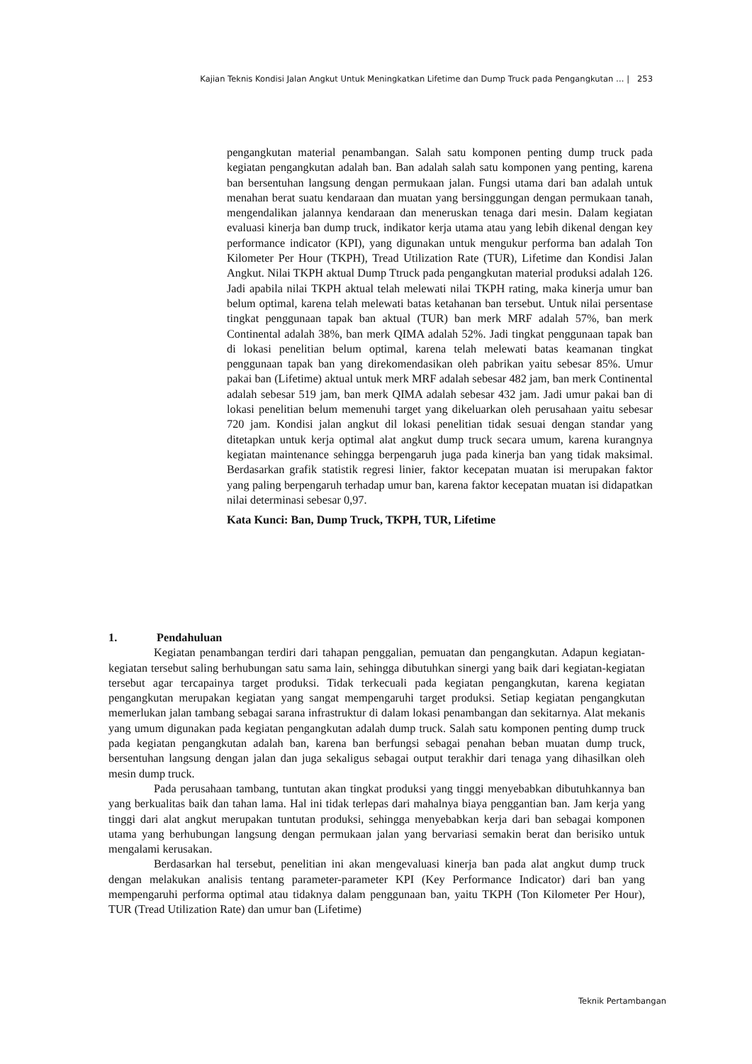Kajian Teknis Kondisi Jalan Angkut Untuk Meningkatkan Lifetime dan Dump Truck pada Pengangkutan … | 253
pengangkutan material penambangan. Salah satu komponen penting dump truck pada kegiatan pengangkutan adalah ban. Ban adalah salah satu komponen yang penting, karena ban bersentuhan langsung dengan permukaan jalan. Fungsi utama dari ban adalah untuk menahan berat suatu kendaraan dan muatan yang bersinggungan dengan permukaan tanah, mengendalikan jalannya kendaraan dan meneruskan tenaga dari mesin. Dalam kegiatan evaluasi kinerja ban dump truck, indikator kerja utama atau yang lebih dikenal dengan key performance indicator (KPI), yang digunakan untuk mengukur performa ban adalah Ton Kilometer Per Hour (TKPH), Tread Utilization Rate (TUR), Lifetime dan Kondisi Jalan Angkut. Nilai TKPH aktual Dump Ttruck pada pengangkutan material produksi adalah 126. Jadi apabila nilai TKPH aktual telah melewati nilai TKPH rating, maka kinerja umur ban belum optimal, karena telah melewati batas ketahanan ban tersebut. Untuk nilai persentase tingkat penggunaan tapak ban aktual (TUR) ban merk MRF adalah 57%, ban merk Continental adalah 38%, ban merk QIMA adalah 52%. Jadi tingkat penggunaan tapak ban di lokasi penelitian belum optimal, karena telah melewati batas keamanan tingkat penggunaan tapak ban yang direkomendasikan oleh pabrikan yaitu sebesar 85%. Umur pakai ban (Lifetime) aktual untuk merk MRF adalah sebesar 482 jam, ban merk Continental adalah sebesar 519 jam, ban merk QIMA adalah sebesar 432 jam. Jadi umur pakai ban di lokasi penelitian belum memenuhi target yang dikeluarkan oleh perusahaan yaitu sebesar 720 jam. Kondisi jalan angkut dil lokasi penelitian tidak sesuai dengan standar yang ditetapkan untuk kerja optimal alat angkut dump truck secara umum, karena kurangnya kegiatan maintenance sehingga berpengaruh juga pada kinerja ban yang tidak maksimal. Berdasarkan grafik statistik regresi linier, faktor kecepatan muatan isi merupakan faktor yang paling berpengaruh terhadap umur ban, karena faktor kecepatan muatan isi didapatkan nilai determinasi sebesar 0,97.
Kata Kunci: Ban, Dump Truck, TKPH, TUR, Lifetime
1. Pendahuluan
Kegiatan penambangan terdiri dari tahapan penggalian, pemuatan dan pengangkutan. Adapun kegiatan-kegiatan tersebut saling berhubungan satu sama lain, sehingga dibutuhkan sinergi yang baik dari kegiatan-kegiatan tersebut agar tercapainya target produksi. Tidak terkecuali pada kegiatan pengangkutan, karena kegiatan pengangkutan merupakan kegiatan yang sangat mempengaruhi target produksi. Setiap kegiatan pengangkutan memerlukan jalan tambang sebagai sarana infrastruktur di dalam lokasi penambangan dan sekitarnya. Alat mekanis yang umum digunakan pada kegiatan pengangkutan adalah dump truck. Salah satu komponen penting dump truck pada kegiatan pengangkutan adalah ban, karena ban berfungsi sebagai penahan beban muatan dump truck, bersentuhan langsung dengan jalan dan juga sekaligus sebagai output terakhir dari tenaga yang dihasilkan oleh mesin dump truck.
Pada perusahaan tambang, tuntutan akan tingkat produksi yang tinggi menyebabkan dibutuhkannya ban yang berkualitas baik dan tahan lama. Hal ini tidak terlepas dari mahalnya biaya penggantian ban. Jam kerja yang tinggi dari alat angkut merupakan tuntutan produksi, sehingga menyebabkan kerja dari ban sebagai komponen utama yang berhubungan langsung dengan permukaan jalan yang bervariasi semakin berat dan berisiko untuk mengalami kerusakan.
Berdasarkan hal tersebut, penelitian ini akan mengevaluasi kinerja ban pada alat angkut dump truck dengan melakukan analisis tentang parameter-parameter KPI (Key Performance Indicator) dari ban yang mempengaruhi performa optimal atau tidaknya dalam penggunaan ban, yaitu TKPH (Ton Kilometer Per Hour), TUR (Tread Utilization Rate) dan umur ban (Lifetime)
Teknik Pertambangan